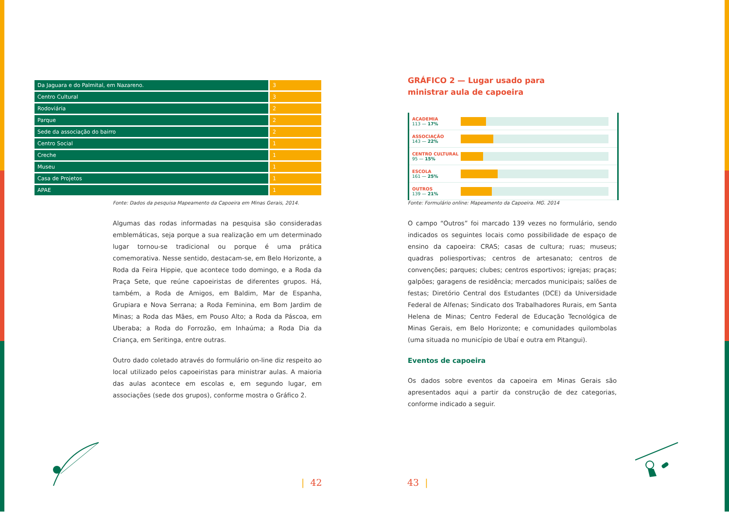| Da Jaguara e do Palmital, em Nazareno. | 3 |
| Centro Cultural | 3 |
| Rodoviária | 2 |
| Parque | 2 |
| Sede da associação do bairro | 2 |
| Centro Social | 1 |
| Creche | 1 |
| Museu | 1 |
| Casa de Projetos | 1 |
| APAE | 1 |
Fonte: Dados da pesquisa Mapeamento da Capoeira em Minas Gerais, 2014.
Algumas das rodas informadas na pesquisa são consideradas emblemáticas, seja porque a sua realização em um determinado lugar tornou-se tradicional ou porque é uma prática comemorativa. Nesse sentido, destacam-se, em Belo Horizonte, a Roda da Feira Hippie, que acontece todo domingo, e a Roda da Praça Sete, que reúne capoeiristas de diferentes grupos. Há, também, a Roda de Amigos, em Baldim, Mar de Espanha, Grupiara e Nova Serrana; a Roda Feminina, em Bom Jardim de Minas; a Roda das Mães, em Pouso Alto; a Roda da Páscoa, em Uberaba; a Roda do Forrozão, em Inhaúma; a Roda Dia da Criança, em Seritinga, entre outras.
Outro dado coletado através do formulário on-line diz respeito ao local utilizado pelos capoeiristas para ministrar aulas. A maioria das aulas acontece em escolas e, em segundo lugar, em associações (sede dos grupos), conforme mostra o Gráfico 2.
| 42
GRÁFICO 2 — Lugar usado para
ministrar aula de capoeira
ACADEMIA
113 — 17%
ASSOCIAÇÃO
143 — 22%
CENTRO CULTURAL
95 — 15%
ESCOLA
161 — 25%
OUTROS
139 — 21%
Fonte: Formulário online: Mapeamento da Capoeira. MG. 2014
O campo “Outros” foi marcado 139 vezes no formulário, sendo indicados os seguintes locais como possibilidade de espaço de ensino da capoeira: CRAS; casas de cultura; ruas; museus; quadras poliesportivas; centros de artesanato; centros de convenções; parques; clubes; centros esportivos; igrejas; praças; galpões; garagens de residência; mercados municipais; salões de festas; Diretório Central dos Estudantes (DCE) da Universidade Federal de Alfenas; Sindicato dos Trabalhadores Rurais, em Santa Helena de Minas; Centro Federal de Educação Tecnológica de Minas Gerais, em Belo Horizonte; e comunidades quilombolas (uma situada no município de Ubaí e outra em Pitangui).
Eventos de capoeira
Os dados sobre eventos da capoeira em Minas Gerais são apresentados aqui a partir da construção de dez categorias, conforme indicado a seguir.
43 |